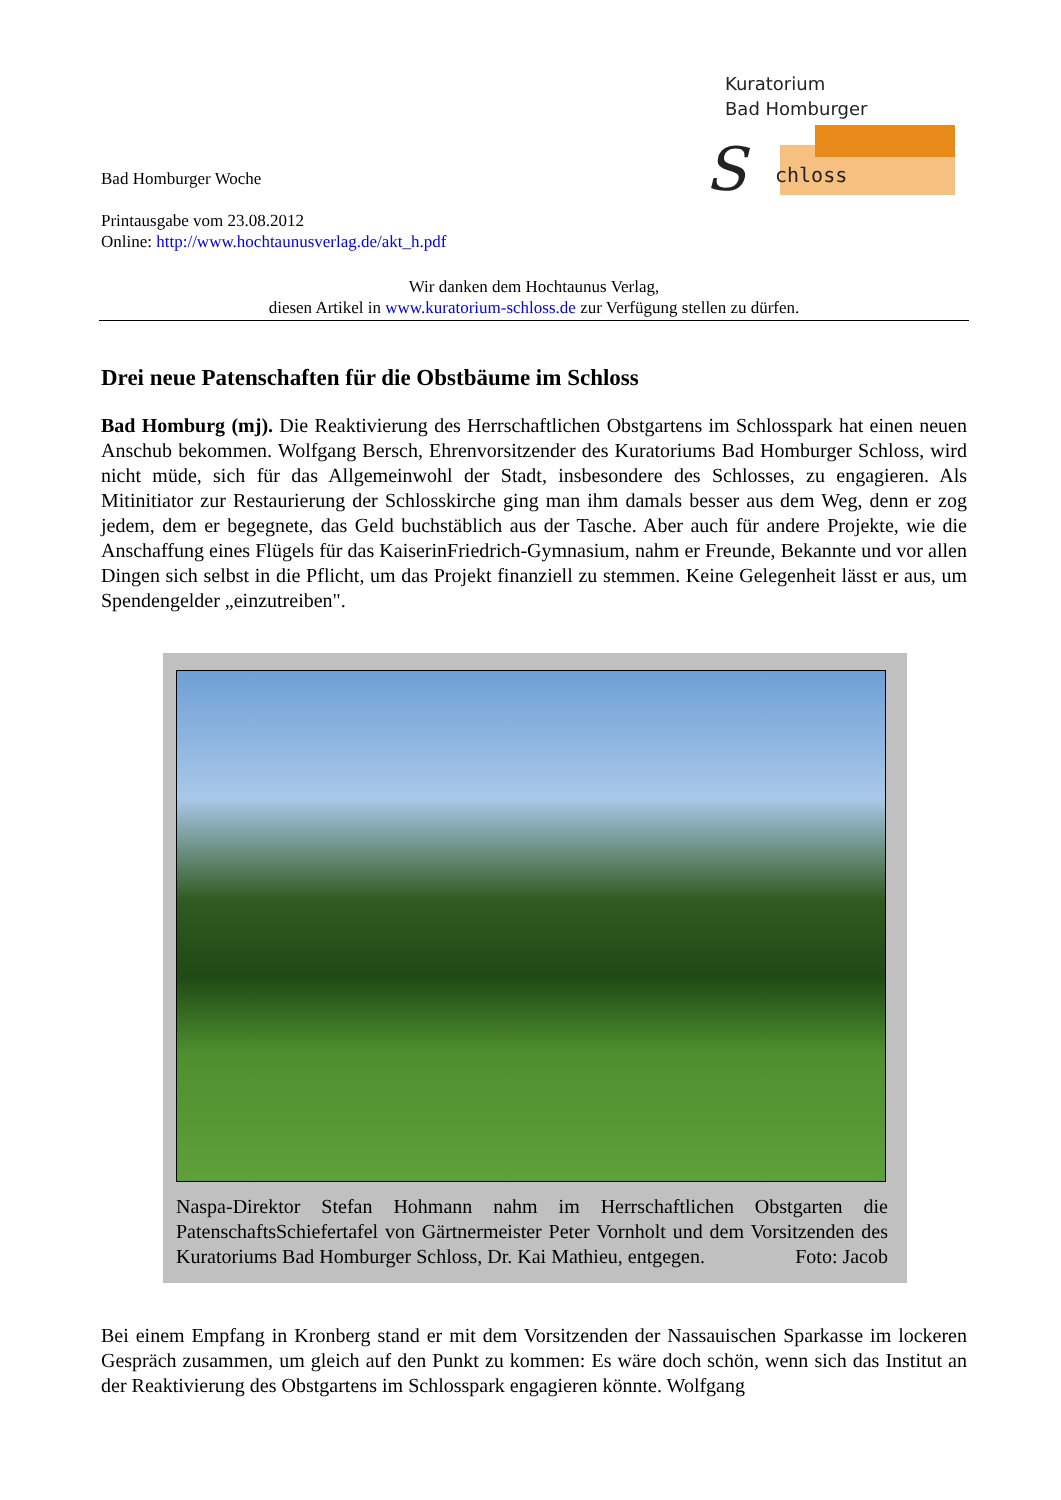Kuratorium
Bad Homburger
chloss
S
Bad Homburger Woche
Printausgabe vom 23.08.2012
Online: http://www.hochtaunusverlag.de/akt_h.pdf
Wir danken dem Hochtaunus Verlag,
diesen Artikel in www.kuratorium-schloss.de zur Verfügung stellen zu dürfen.
Drei neue Patenschaften für die Obstbäume im Schloss
Bad Homburg (mj). Die Reaktivierung des Herrschaftlichen Obstgartens im Schlosspark hat einen neuen Anschub bekommen. Wolfgang Bersch, Ehrenvorsitzender des Kuratoriums Bad Homburger Schloss, wird nicht müde, sich für das Allgemeinwohl der Stadt, insbesondere des Schlosses, zu engagieren. Als Mitinitiator zur Restaurierung der Schlosskirche ging man ihm damals besser aus dem Weg, denn er zog jedem, dem er begegnete, das Geld buchstäblich aus der Tasche. Aber auch für andere Projekte, wie die Anschaffung eines Flügels für das KaiserinFriedrich-Gymnasium, nahm er Freunde, Bekannte und vor allen Dingen sich selbst in die Pflicht, um das Projekt finanziell zu stemmen. Keine Gelegenheit lässt er aus, um Spendengelder „einzutreiben".
Naspa-Direktor Stefan Hohmann nahm im Herrschaftlichen Obstgarten die PatenschaftsSchiefertafel von Gärtnermeister Peter Vornholt und dem Vorsitzenden des Kuratoriums Bad Homburger Schloss, Dr. Kai Mathieu, entgegen. Foto: Jacob
Bei einem Empfang in Kronberg stand er mit dem Vorsitzenden der Nassauischen Sparkasse im lockeren Gespräch zusammen, um gleich auf den Punkt zu kommen: Es wäre doch schön, wenn sich das Institut an der Reaktivierung des Obstgartens im Schlosspark engagieren könnte. Wolfgang